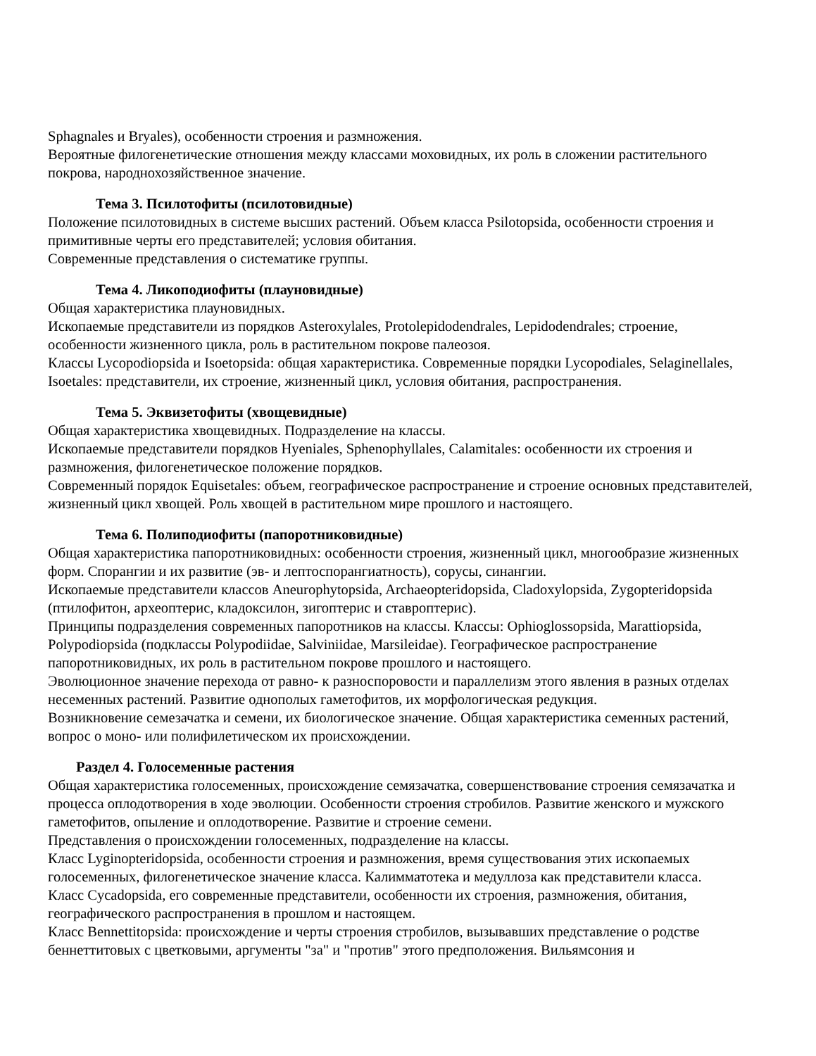Sphagnales и Bryales), особенности строения и размножения.
Вероятные филогенетические отношения между классами моховидных, их роль в сложении растительного покрова, народнохозяйственное значение.
Тема 3. Псилотофиты (псилотовидные)
Положение псилотовидных в системе высших растений. Объем класса Psilotopsida, особенности строения и примитивные черты его представителей; условия обитания.
Современные представления о систематике группы.
Тема 4. Ликоподиофиты (плауновидные)
Общая характеристика плауновидных.
Ископаемые представители из порядков Asteroxylales, Protolepidodendrales, Lepidodendrales; строение, особенности жизненного цикла, роль в растительном покрове палеозоя.
Классы Lycopodiopsida и Isoetopsida: общая характеристика. Современные порядки Lycopodiales, Selaginellales, Isoetales: представители, их строение, жизненный цикл, условия обитания, распространения.
Тема 5. Эквизетофиты (хвощевидные)
Общая характеристика хвощевидных. Подразделение на классы.
Ископаемые представители порядков Hyeniales, Sphenophyllales, Calamitales: особенности их строения и размножения, филогенетическое положение порядков.
Современный порядок Equisetales: объем, географическое распространение и строение основных представителей, жизненный цикл хвощей. Роль хвощей в растительном мире прошлого и настоящего.
Тема 6. Полиподиофиты (папоротниковидные)
Общая характеристика папоротниковидных: особенности строения, жизненный цикл, многообразие жизненных форм. Спорангии и их развитие (эв- и лептоспорангиатность), сорусы, синангии.
Ископаемые представители классов Aneurophytopsida, Archaeopteridopsida, Cladoxylopsida, Zygopteridopsida (птилофитон, археоптерис, кладоксилон, зигоптерис и ставроптерис).
Принципы подразделения современных папоротников на классы. Классы: Ophioglossopsida, Marattiopsida, Polypodiopsida (подклассы Polypodiidae, Salviniidae, Marsileidae). Географическое распространение папоротниковидных, их роль в растительном покрове прошлого и настоящего.
Эволюционное значение перехода от равно- к разноспоровости и параллелизм этого явления в разных отделах несеменных растений. Развитие однополых гаметофитов, их морфологическая редукция.
Возникновение семезачатка и семени, их биологическое значение. Общая характеристика семенных растений, вопрос о моно- или полифилетическом их происхождении.
Раздел 4. Голосеменные растения
Общая характеристика голосеменных, происхождение семязачатка, совершенствование строения семязачатка и процесса оплодотворения в ходе эволюции. Особенности строения стробилов. Развитие женского и мужского гаметофитов, опыление и оплодотворение. Развитие и строение семени.
Представления о происхождении голосеменных, подразделение на классы.
Класс Lyginopteridopsida, особенности строения и размножения, время существования этих ископаемых голосеменных, филогенетическое значение класса. Калимматотека и медуллоза как представители класса.
Класс Cycadopsida, его современные представители, особенности их строения, размножения, обитания, географического распространения в прошлом и настоящем.
Класс Bennettitopsida: происхождение и черты строения стробилов, вызывавших представление о родстве беннеттитовых с цветковыми, аргументы "за" и "против" этого предположения. Вильямсония и